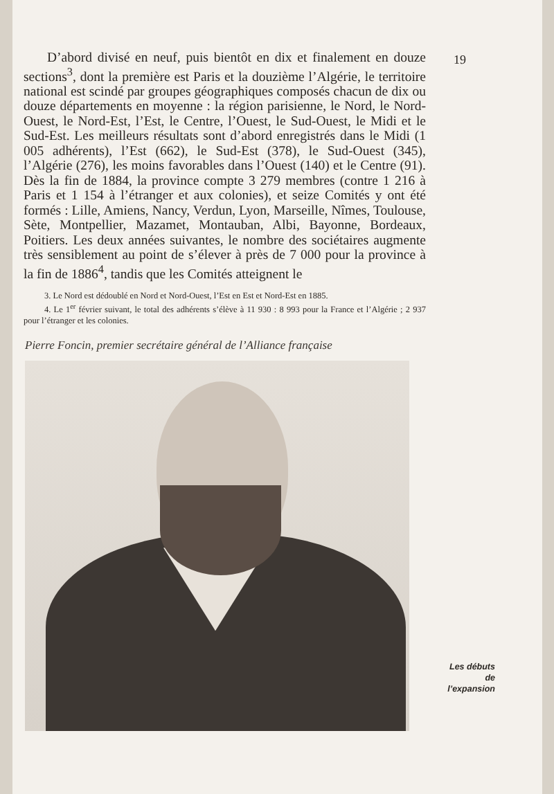D’abord divisé en neuf, puis bientôt en dix et finalement en douze sections<sup>3</sup>, dont la première est Paris et la douzième l’Algérie, le territoire national est scindé par groupes géographiques composés chacun de dix ou douze départements en moyenne : la région parisienne, le Nord, le Nord-Ouest, le Nord-Est, l’Est, le Centre, l’Ouest, le Sud-Ouest, le Midi et le Sud-Est. Les meilleurs résultats sont d’abord enregistrés dans le Midi (1 005 adhérents), l’Est (662), le Sud-Est (378), le Sud-Ouest (345), l’Algérie (276), les moins favorables dans l’Ouest (140) et le Centre (91). Dès la fin de 1884, la province compte 3 279 membres (contre 1 216 à Paris et 1 154 à l’étranger et aux colonies), et seize Comités y ont été formés : Lille, Amiens, Nancy, Verdun, Lyon, Marseille, Nîmes, Toulouse, Sète, Montpellier, Mazamet, Montauban, Albi, Bayonne, Bordeaux, Poitiers. Les deux années suivantes, le nombre des sociétaires augmente très sensiblement au point de s’élever à près de 7 000 pour la province à la fin de 1886<sup>4</sup>, tandis que les Comités atteignent le
3. Le Nord est dédoublé en Nord et Nord-Ouest, l’Est en Est et Nord-Est en 1885.
4. Le 1<sup>er</sup> février suivant, le total des adhérents s’élève à 11 930 : 8 993 pour la France et l’Algérie ; 2 937 pour l’étranger et les colonies.
Pierre Foncin, premier secrétaire général de l’Alliance française
19
Les débuts
de
l’expansion